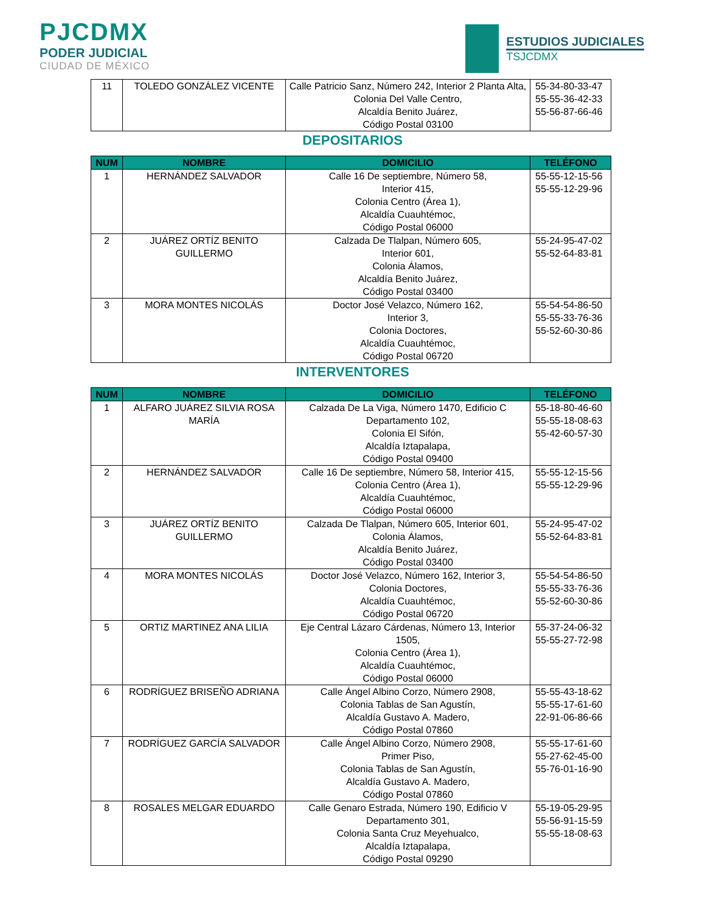PJCDMX
PODER JUDICIAL
CIUDAD DE MÉXICO
ESTUDIOS JUDICIALES
TSJCDMX
| 11 | TOLEDO GONZÁLEZ VICENTE | Calle Patricio Sanz, Número 242, Interior 2 Planta Alta, Colonia Del Valle Centro, Alcaldía Benito Juárez, Código Postal 03100 | 55-34-80-33-47 55-55-36-42-33 55-56-87-66-46 |
DEPOSITARIOS
| NUM | NOMBRE | DOMICILIO | TELÉFONO |
| --- | --- | --- | --- |
| 1 | HERNÁNDEZ SALVADOR | Calle 16 De septiembre, Número 58, Interior 415, Colonia Centro (Área 1), Alcaldía Cuauhtémoc, Código Postal 06000 | 55-55-12-15-56 55-55-12-29-96 |
| 2 | JUÁREZ ORTÍZ BENITO GUILLERMO | Calzada De Tlalpan, Número 605, Interior 601, Colonia Álamos, Alcaldía Benito Juárez, Código Postal 03400 | 55-24-95-47-02 55-52-64-83-81 |
| 3 | MORA MONTES NICOLÁS | Doctor José Velazco, Número 162, Interior 3, Colonia Doctores, Alcaldía Cuauhtémoc, Código Postal 06720 | 55-54-54-86-50 55-55-33-76-36 55-52-60-30-86 |
INTERVENTORES
| NUM | NOMBRE | DOMICILIO | TELÉFONO |
| --- | --- | --- | --- |
| 1 | ALFARO JUÁREZ SILVIA ROSA MARÍA | Calzada De La Viga, Número 1470, Edificio C Departamento 102, Colonia El Sifón, Alcaldía Iztapalapa, Código Postal 09400 | 55-18-80-46-60 55-55-18-08-63 55-42-60-57-30 |
| 2 | HERNÁNDEZ SALVADOR | Calle 16 De septiembre, Número 58, Interior 415, Colonia Centro (Área 1), Alcaldía Cuauhtémoc, Código Postal 06000 | 55-55-12-15-56 55-55-12-29-96 |
| 3 | JUÁREZ ORTÍZ BENITO GUILLERMO | Calzada De Tlalpan, Número 605, Interior 601, Colonia Álamos, Alcaldía Benito Juárez, Código Postal 03400 | 55-24-95-47-02 55-52-64-83-81 |
| 4 | MORA MONTES NICOLÁS | Doctor José Velazco, Número 162, Interior 3, Colonia Doctores, Alcaldía Cuauhtémoc, Código Postal 06720 | 55-54-54-86-50 55-55-33-76-36 55-52-60-30-86 |
| 5 | ORTIZ MARTINEZ ANA LILIA | Eje Central Lázaro Cárdenas, Número 13, Interior 1505, Colonia Centro (Área 1), Alcaldía Cuauhtémoc, Código Postal 06000 | 55-37-24-06-32 55-55-27-72-98 |
| 6 | RODRÍGUEZ BRISEÑO ADRIANA | Calle Ángel Albino Corzo, Número 2908, Colonia Tablas de San Agustín, Alcaldía Gustavo A. Madero, Código Postal 07860 | 55-55-43-18-62 55-55-17-61-60 22-91-06-86-66 |
| 7 | RODRÍGUEZ GARCÍA SALVADOR | Calle Ángel Albino Corzo, Número 2908, Primer Piso, Colonia Tablas de San Agustín, Alcaldía Gustavo A. Madero, Código Postal 07860 | 55-55-17-61-60 55-27-62-45-00 55-76-01-16-90 |
| 8 | ROSALES MELGAR EDUARDO | Calle Genaro Estrada, Número 190, Edificio V Departamento 301, Colonia Santa Cruz Meyehualco, Alcaldía Iztapalapa, Código Postal 09290 | 55-19-05-29-95 55-56-91-15-59 55-55-18-08-63 |